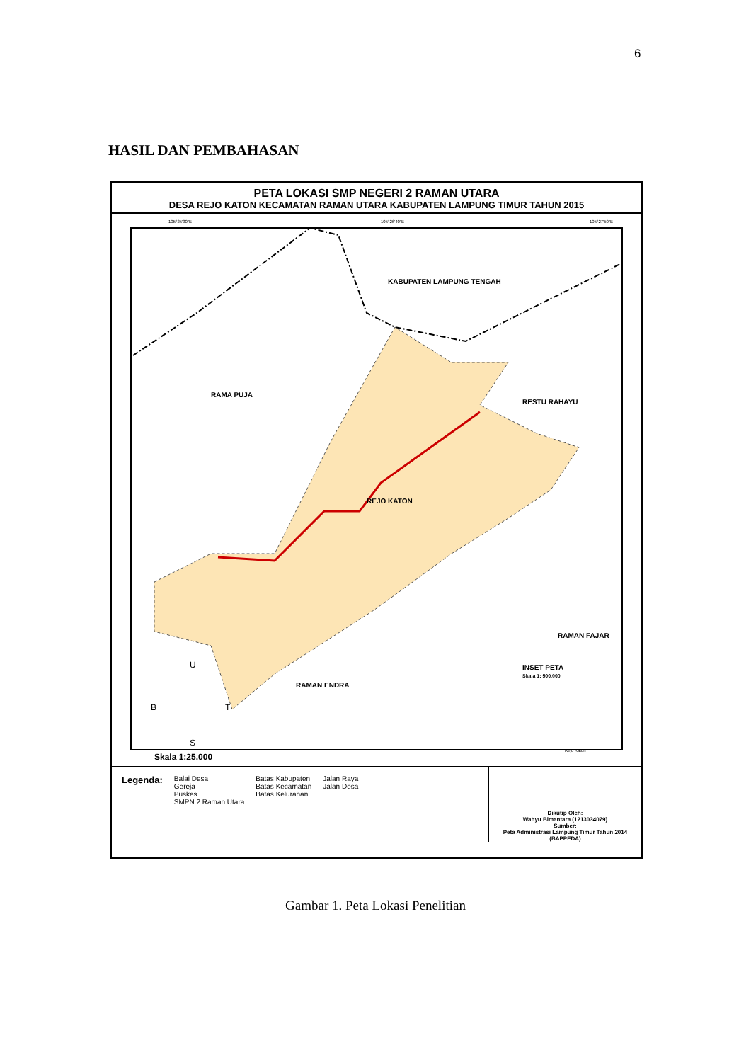6
HASIL DAN PEMBAHASAN
PETA LOKASI SMP NEGERI 2 RAMAN UTARA
DESA REJO KATON KECAMATAN RAMAN UTARA KABUPATEN LAMPUNG TIMUR TAHUN 2015
105°25'30"E 105°26'40"E 105°27'50"E
KABUPATEN LAMPUNG TENGAH
RAMA PUJA
RESTU RAHAYU
REJO KATON
RAMAN FAJAR
RAMAN ENDRA
INSET PETA
Skala 1: 500.000
U
B T
S
Skala 1:25.000
Rejo Katon
Legenda:
Balai Desa
Gereja
Puskes
SMPN 2 Raman Utara
Batas Kabupaten
Batas Kecamatan
Batas Kelurahan
Jalan Raya
Jalan Desa
Dikutip Oleh:
Wahyu Bimantara (1213034079)
Sumber:
Peta Administrasi Lampung Timur Tahun 2014
(BAPPEDA)
Gambar 1. Peta Lokasi Penelitian